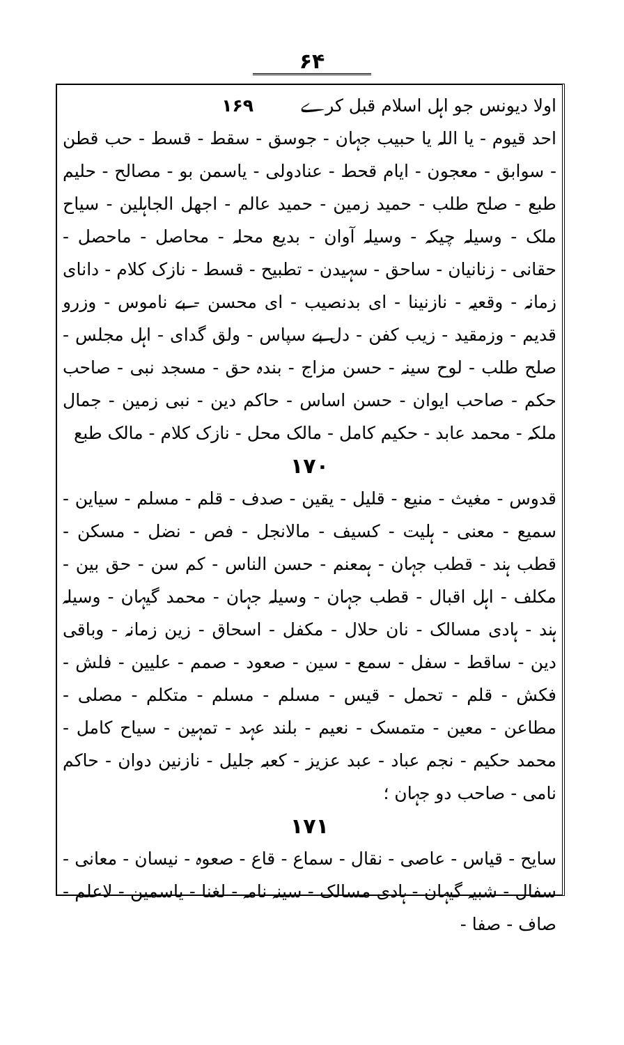۶۴
اولا دیونس جو اہل اسلام قبل کرے ۱۶۹
احد قیوم - یا اللہ یا حبیب جہان - جوسق - سقط - قسط - حب قطن - سوابق - معجون - ایام قحط - عنادولی - یاسمن بو - مصالح - حلیم طبع - صلح طلب - حمید زمین - حمید عالم - اجهل الجاہلین - سیاح ملک - وسیلہ چیکہ - وسیلہ آوان - بدیع محلہ - محاصل - ماحصل - حقانی - زنانیان - ساحق - سہیدن - تطبیح - قسط - نازک کلام - دانای زمانہ - وقعیہ - نازنینا - ای بدنصیب - ای محسن - بے ناموس - وزرو قدیم - وزمقید - زیب کفن - دل بے سپاس - ولق گدای - اہل مجلس - صلح طلب - لوح سینہ - حسن مزاج - بندہ حق - مسجد نبی - صاحب حکم - صاحب ایوان - حسن اساس - حاکم دین - نبی زمین - جمال ملکہ - محمد عابد - حکیم کامل - مالک محل - نازک کلام - مالک طبع
۱۷۰
قدوس - مغیث - منیع - قلیل - یقین - صدف - قلم - مسلم - سیاین - سمیع - معنی - ہلیت - کسیف - مالانجل - فص - نضل - مسکن - قطب ہند - قطب جہان - ہمعنم - حسن الناس - کم سن - حق بین - مکلف - اہل اقبال - قطب جہان - وسیلہ جہان - محمد گیہان - وسیلہ ہند - ہادی مسالک - نان حلال - مکفل - اسحاق - زین زمانہ - وباقی دین - ساقط - سفل - سمع - سین - صعود - صمم - علیین - فلش - فکش - قلم - تحمل - قیس - مسلم - مسلم - متکلم - مصلی - مطاعن - معین - متمسک - نعیم - بلند عہد - تمہین - سیاح کامل - محمد حکیم - نجم عباد - عبد عزیز - کعبہ جلیل - نازنین دوان - حاکم نامی - صاحب دو جہان ؛
۱۷۱
سایح - قیاس - عاصی - نقال - سماع - قاع - صعوہ - نیسان - معانی - سفال - شبیہ گیہان - ہادی مسالک - سینہ نامہ - لغنا - یاسمین - لاعلم - صاف - صفا -